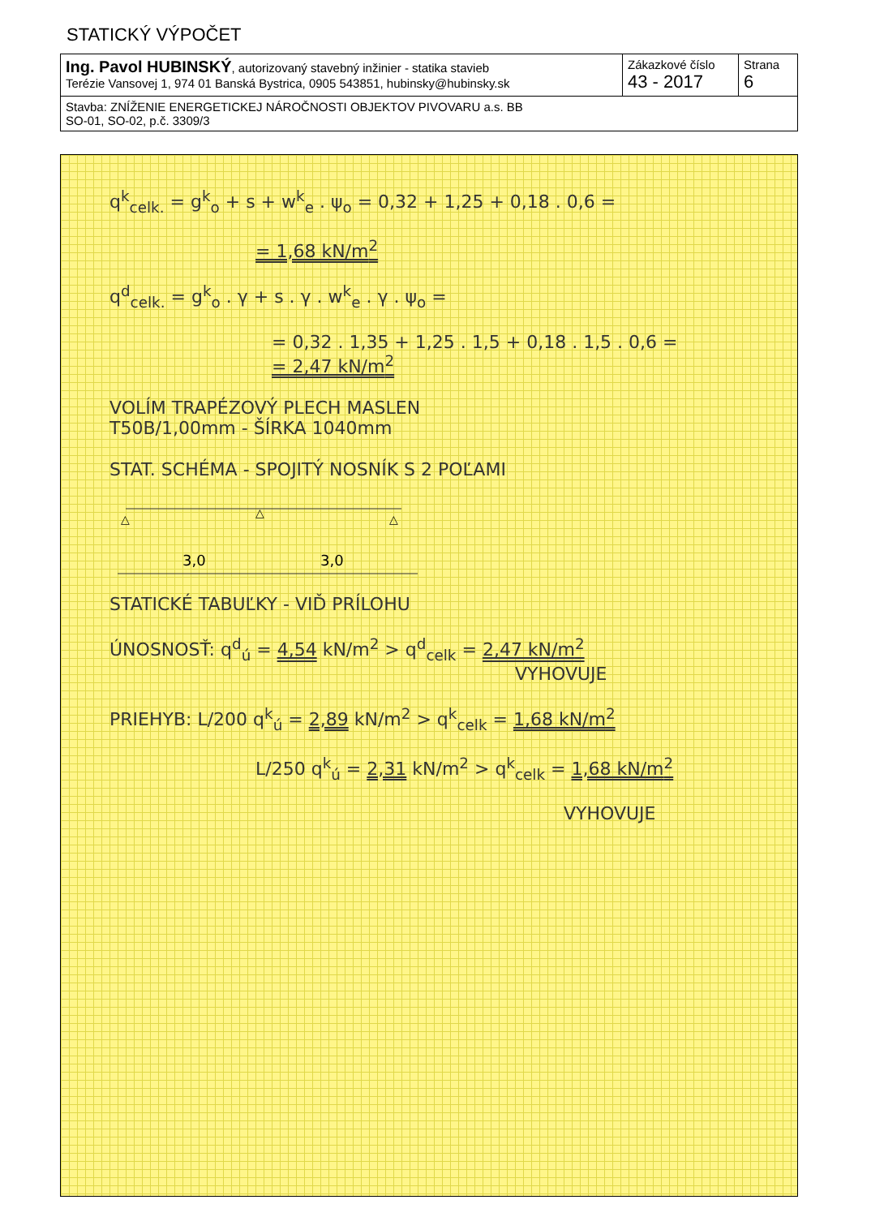STATICKÝ VÝPOČET
| Ing. Pavol HUBINSKÝ , autorizovaný stavebný inžinier - statika stavieb Terézie Vansovej 1, 974 01 Banská Bystrica, 0905 543851, hubinsky@hubinsky.sk | Zákazkové číslo 43 - 2017 | Strana 6 |
| Stavba: ZNÍŽENIE ENERGETICKEJ NÁROČNOSTI OBJEKTOV PIVOVARU a.s. BB SO-01, SO-02, p.č. 3309/3 | | |
q<sup>k</sup><sub>celk.</sub> = g<sup>k</sup><sub>o</sub> + s + w<sup>k</sup><sub>e</sub> . ψ<sub>o</sub> = 0,32 + 1,25 + 0,18 . 0,6 =
= 1,68 kN/m<sup>2</sup>
q<sup>d</sup><sub>celk.</sub> = g<sup>k</sup><sub>o</sub> . γ + s . γ . w<sup>k</sup><sub>e</sub> . γ . ψ<sub>o</sub> =
= 0,32 . 1,35 + 1,25 . 1,5 + 0,18 . 1,5 . 0,6 =
= 2,47 kN/m<sup>2</sup>
VOLÍM TRAPÉZOVÝ PLECH MASLEN
T50B/1,00mm - ŠÍRKA 1040mm
STAT. SCHÉMA - SPOJITÝ NOSNÍK S 2 POĽAMI
△
△
△
3,0
3,0
STATICKÉ TABUĽKY - VIĎ PRÍLOHU
ÚNOSNOSŤ: q<sup>d</sup><sub>ú</sub> = 4,54 kN/m<sup>2</sup> > q<sup>d</sup><sub>celk</sub> = 2,47 kN/m<sup>2</sup>
VYHOVUJE
PRIEHYB: L/200 q<sup>k</sup><sub>ú</sub> = 2,89 kN/m<sup>2</sup> > q<sup>k</sup><sub>celk</sub> = 1,68 kN/m<sup>2</sup>
L/250 q<sup>k</sup><sub>ú</sub> = 2,31 kN/m<sup>2</sup> > q<sup>k</sup><sub>celk</sub> = 1,68 kN/m<sup>2</sup>
VYHOVUJE